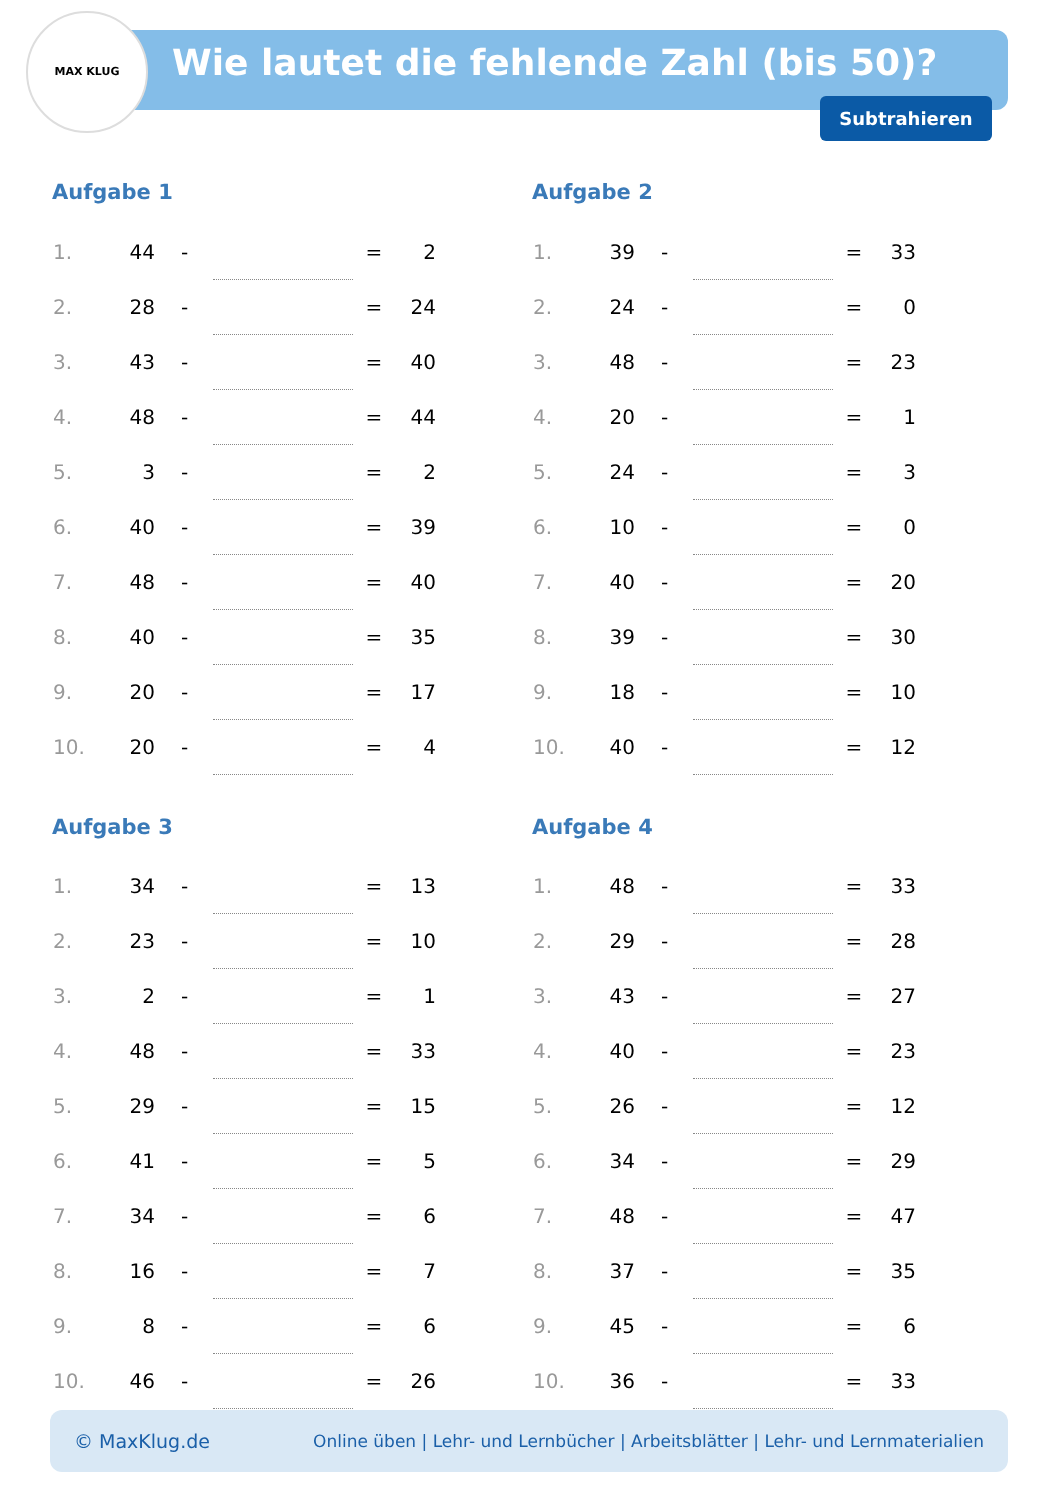MAX KLUG
Wie lautet die fehlende Zahl (bis 50)?
Subtrahieren
Aufgabe 1
| 1. | 44 | - | | = | 2 |
| 2. | 28 | - | | = | 24 |
| 3. | 43 | - | | = | 40 |
| 4. | 48 | - | | = | 44 |
| 5. | 3 | - | | = | 2 |
| 6. | 40 | - | | = | 39 |
| 7. | 48 | - | | = | 40 |
| 8. | 40 | - | | = | 35 |
| 9. | 20 | - | | = | 17 |
| 10. | 20 | - | | = | 4 |
Aufgabe 2
| 1. | 39 | - | | = | 33 |
| 2. | 24 | - | | = | 0 |
| 3. | 48 | - | | = | 23 |
| 4. | 20 | - | | = | 1 |
| 5. | 24 | - | | = | 3 |
| 6. | 10 | - | | = | 0 |
| 7. | 40 | - | | = | 20 |
| 8. | 39 | - | | = | 30 |
| 9. | 18 | - | | = | 10 |
| 10. | 40 | - | | = | 12 |
Aufgabe 3
| 1. | 34 | - | | = | 13 |
| 2. | 23 | - | | = | 10 |
| 3. | 2 | - | | = | 1 |
| 4. | 48 | - | | = | 33 |
| 5. | 29 | - | | = | 15 |
| 6. | 41 | - | | = | 5 |
| 7. | 34 | - | | = | 6 |
| 8. | 16 | - | | = | 7 |
| 9. | 8 | - | | = | 6 |
| 10. | 46 | - | | = | 26 |
Aufgabe 4
| 1. | 48 | - | | = | 33 |
| 2. | 29 | - | | = | 28 |
| 3. | 43 | - | | = | 27 |
| 4. | 40 | - | | = | 23 |
| 5. | 26 | - | | = | 12 |
| 6. | 34 | - | | = | 29 |
| 7. | 48 | - | | = | 47 |
| 8. | 37 | - | | = | 35 |
| 9. | 45 | - | | = | 6 |
| 10. | 36 | - | | = | 33 |
© MaxKlug.de Online üben | Lehr- und Lernbücher | Arbeitsblätter | Lehr- und Lernmaterialien